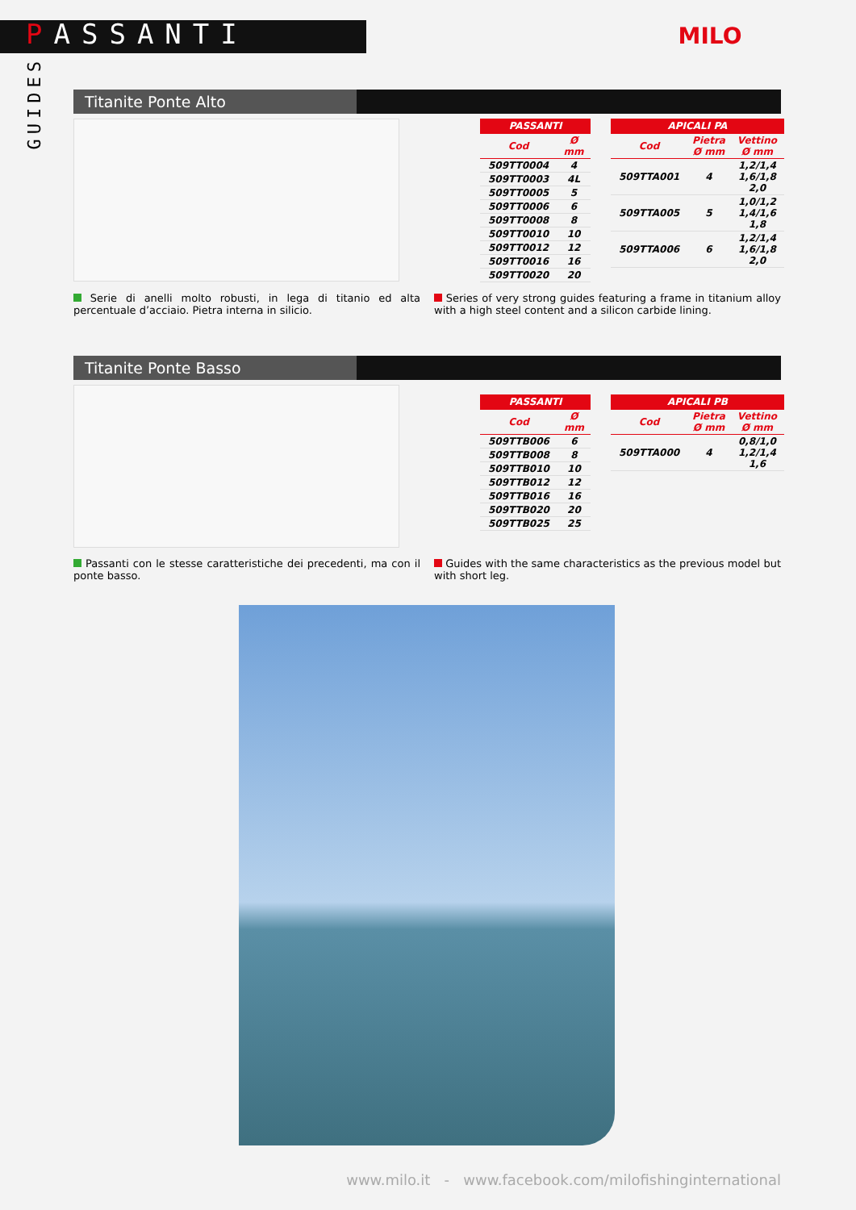PASSANTI
GUIDES
MILO
Titanite Ponte Alto
| PASSANTI | |
| --- | --- |
| Cod | Ø mm |
| 509TT0004 | 4 |
| 509TT0003 | 4L |
| 509TT0005 | 5 |
| 509TT0006 | 6 |
| 509TT0008 | 8 |
| 509TT0010 | 10 |
| 509TT0012 | 12 |
| 509TT0016 | 16 |
| 509TT0020 | 20 |
| APICALI PA | | |
| --- | --- | --- |
| Cod | Pietra Ø mm | Vettino Ø mm |
| 509TTA001 | 4 | 1,2/1,4 1,6/1,8 2,0 |
| 509TTA005 | 5 | 1,0/1,2 1,4/1,6 1,8 |
| 509TTA006 | 6 | 1,2/1,4 1,6/1,8 2,0 |
Serie di anelli molto robusti, in lega di titanio ed alta percentuale d’acciaio. Pietra interna in silicio.
Series of very strong guides featuring a frame in titanium alloy with a high steel content and a silicon carbide lining.
Titanite Ponte Basso
| PASSANTI | |
| --- | --- |
| Cod | Ø mm |
| 509TTB006 | 6 |
| 509TTB008 | 8 |
| 509TTB010 | 10 |
| 509TTB012 | 12 |
| 509TTB016 | 16 |
| 509TTB020 | 20 |
| 509TTB025 | 25 |
| APICALI PB | | |
| --- | --- | --- |
| Cod | Pietra Ø mm | Vettino Ø mm |
| 509TTA000 | 4 | 0,8/1,0 1,2/1,4 1,6 |
Passanti con le stesse caratteristiche dei precedenti, ma con il ponte basso.
Guides with the same characteristics as the previous model but with short leg.
www.milo.it - www.facebook.com/milofishinginternational